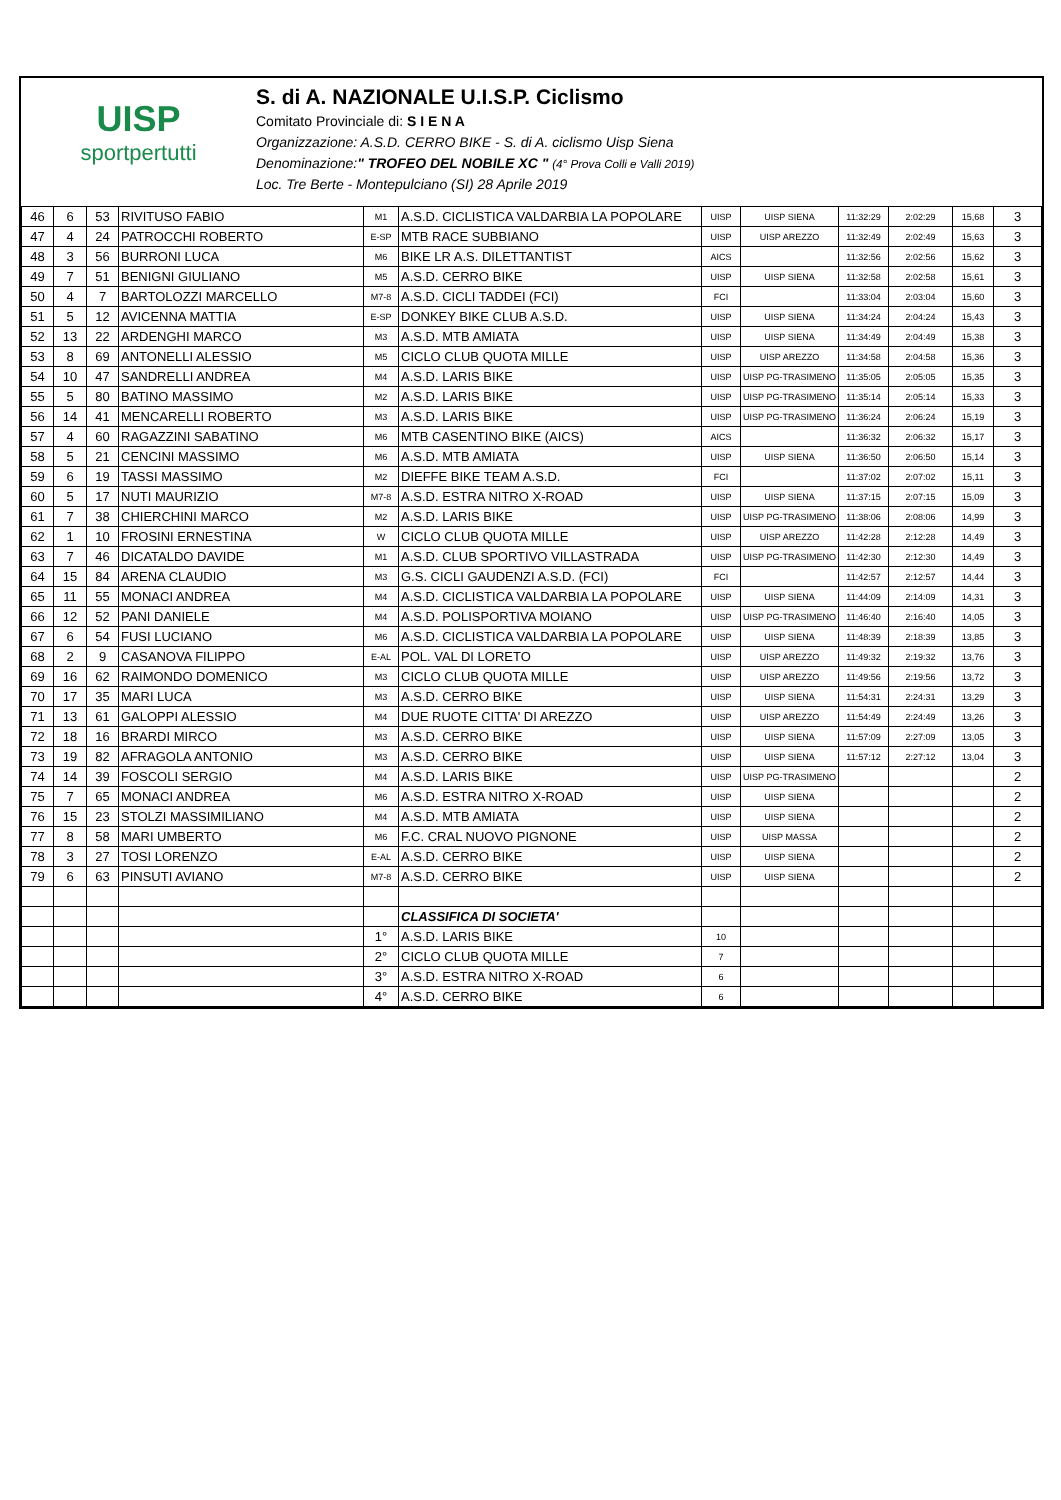UISP
sportpertutti
S. di A. NAZIONALE U.I.S.P. Ciclismo
Comitato Provinciale di: S I E N A
Organizzazione: A.S.D. CERRO BIKE - S. di A. ciclismo Uisp Siena
Denominazione:" TROFEO DEL NOBILE XC " (4° Prova Colli e Valli 2019)
Loc. Tre Berte - Montepulciano (SI) 28 Aprile 2019
| 46 | 6 | 53 | RIVITUSO FABIO | M1 | A.S.D. CICLISTICA VALDARBIA LA POPOLARE | UISP | UISP SIENA | 11:32:29 | 2:02:29 | 15,68 | 3 |
| 47 | 4 | 24 | PATROCCHI ROBERTO | E-SP | MTB RACE SUBBIANO | UISP | UISP AREZZO | 11:32:49 | 2:02:49 | 15,63 | 3 |
| 48 | 3 | 56 | BURRONI LUCA | M6 | BIKE LR A.S. DILETTANTIST | AICS | | 11:32:56 | 2:02:56 | 15,62 | 3 |
| 49 | 7 | 51 | BENIGNI GIULIANO | M5 | A.S.D. CERRO BIKE | UISP | UISP SIENA | 11:32:58 | 2:02:58 | 15,61 | 3 |
| 50 | 4 | 7 | BARTOLOZZI MARCELLO | M7-8 | A.S.D. CICLI TADDEI (FCI) | FCI | | 11:33:04 | 2:03:04 | 15,60 | 3 |
| 51 | 5 | 12 | AVICENNA MATTIA | E-SP | DONKEY BIKE CLUB A.S.D. | UISP | UISP SIENA | 11:34:24 | 2:04:24 | 15,43 | 3 |
| 52 | 13 | 22 | ARDENGHI MARCO | M3 | A.S.D. MTB AMIATA | UISP | UISP SIENA | 11:34:49 | 2:04:49 | 15,38 | 3 |
| 53 | 8 | 69 | ANTONELLI ALESSIO | M5 | CICLO CLUB QUOTA MILLE | UISP | UISP AREZZO | 11:34:58 | 2:04:58 | 15,36 | 3 |
| 54 | 10 | 47 | SANDRELLI ANDREA | M4 | A.S.D. LARIS BIKE | UISP | UISP PG-TRASIMENO | 11:35:05 | 2:05:05 | 15,35 | 3 |
| 55 | 5 | 80 | BATINO MASSIMO | M2 | A.S.D. LARIS BIKE | UISP | UISP PG-TRASIMENO | 11:35:14 | 2:05:14 | 15,33 | 3 |
| 56 | 14 | 41 | MENCARELLI ROBERTO | M3 | A.S.D. LARIS BIKE | UISP | UISP PG-TRASIMENO | 11:36:24 | 2:06:24 | 15,19 | 3 |
| 57 | 4 | 60 | RAGAZZINI SABATINO | M6 | MTB CASENTINO BIKE (AICS) | AICS | | 11:36:32 | 2:06:32 | 15,17 | 3 |
| 58 | 5 | 21 | CENCINI MASSIMO | M6 | A.S.D. MTB AMIATA | UISP | UISP SIENA | 11:36:50 | 2:06:50 | 15,14 | 3 |
| 59 | 6 | 19 | TASSI MASSIMO | M2 | DIEFFE BIKE TEAM A.S.D. | FCI | | 11:37:02 | 2:07:02 | 15,11 | 3 |
| 60 | 5 | 17 | NUTI MAURIZIO | M7-8 | A.S.D. ESTRA NITRO X-ROAD | UISP | UISP SIENA | 11:37:15 | 2:07:15 | 15,09 | 3 |
| 61 | 7 | 38 | CHIERCHINI MARCO | M2 | A.S.D. LARIS BIKE | UISP | UISP PG-TRASIMENO | 11:38:06 | 2:08:06 | 14,99 | 3 |
| 62 | 1 | 10 | FROSINI ERNESTINA | W | CICLO CLUB QUOTA MILLE | UISP | UISP AREZZO | 11:42:28 | 2:12:28 | 14,49 | 3 |
| 63 | 7 | 46 | DICATALDO DAVIDE | M1 | A.S.D. CLUB SPORTIVO VILLASTRADA | UISP | UISP PG-TRASIMENO | 11:42:30 | 2:12:30 | 14,49 | 3 |
| 64 | 15 | 84 | ARENA CLAUDIO | M3 | G.S. CICLI GAUDENZI A.S.D. (FCI) | FCI | | 11:42:57 | 2:12:57 | 14,44 | 3 |
| 65 | 11 | 55 | MONACI ANDREA | M4 | A.S.D. CICLISTICA VALDARBIA LA POPOLARE | UISP | UISP SIENA | 11:44:09 | 2:14:09 | 14,31 | 3 |
| 66 | 12 | 52 | PANI DANIELE | M4 | A.S.D. POLISPORTIVA MOIANO | UISP | UISP PG-TRASIMENO | 11:46:40 | 2:16:40 | 14,05 | 3 |
| 67 | 6 | 54 | FUSI LUCIANO | M6 | A.S.D. CICLISTICA VALDARBIA LA POPOLARE | UISP | UISP SIENA | 11:48:39 | 2:18:39 | 13,85 | 3 |
| 68 | 2 | 9 | CASANOVA FILIPPO | E-AL | POL. VAL DI LORETO | UISP | UISP AREZZO | 11:49:32 | 2:19:32 | 13,76 | 3 |
| 69 | 16 | 62 | RAIMONDO DOMENICO | M3 | CICLO CLUB QUOTA MILLE | UISP | UISP AREZZO | 11:49:56 | 2:19:56 | 13,72 | 3 |
| 70 | 17 | 35 | MARI LUCA | M3 | A.S.D. CERRO BIKE | UISP | UISP SIENA | 11:54:31 | 2:24:31 | 13,29 | 3 |
| 71 | 13 | 61 | GALOPPI ALESSIO | M4 | DUE RUOTE CITTA' DI AREZZO | UISP | UISP AREZZO | 11:54:49 | 2:24:49 | 13,26 | 3 |
| 72 | 18 | 16 | BRARDI MIRCO | M3 | A.S.D. CERRO BIKE | UISP | UISP SIENA | 11:57:09 | 2:27:09 | 13,05 | 3 |
| 73 | 19 | 82 | AFRAGOLA ANTONIO | M3 | A.S.D. CERRO BIKE | UISP | UISP SIENA | 11:57:12 | 2:27:12 | 13,04 | 3 |
| 74 | 14 | 39 | FOSCOLI SERGIO | M4 | A.S.D. LARIS BIKE | UISP | UISP PG-TRASIMENO | | | | 2 |
| 75 | 7 | 65 | MONACI ANDREA | M6 | A.S.D. ESTRA NITRO X-ROAD | UISP | UISP SIENA | | | | 2 |
| 76 | 15 | 23 | STOLZI MASSIMILIANO | M4 | A.S.D. MTB AMIATA | UISP | UISP SIENA | | | | 2 |
| 77 | 8 | 58 | MARI UMBERTO | M6 | F.C. CRAL NUOVO PIGNONE | UISP | UISP MASSA | | | | 2 |
| 78 | 3 | 27 | TOSI LORENZO | E-AL | A.S.D. CERRO BIKE | UISP | UISP SIENA | | | | 2 |
| 79 | 6 | 63 | PINSUTI AVIANO | M7-8 | A.S.D. CERRO BIKE | UISP | UISP SIENA | | | | 2 |
| | | | | | CLASSIFICA DI SOCIETA' | | | | | | |
| | | | | 1° | A.S.D. LARIS BIKE | 10 | | | | | |
| | | | | 2° | CICLO CLUB QUOTA MILLE | 7 | | | | | |
| | | | | 3° | A.S.D. ESTRA NITRO X-ROAD | 6 | | | | | |
| | | | | 4° | A.S.D. CERRO BIKE | 6 | | | | | |